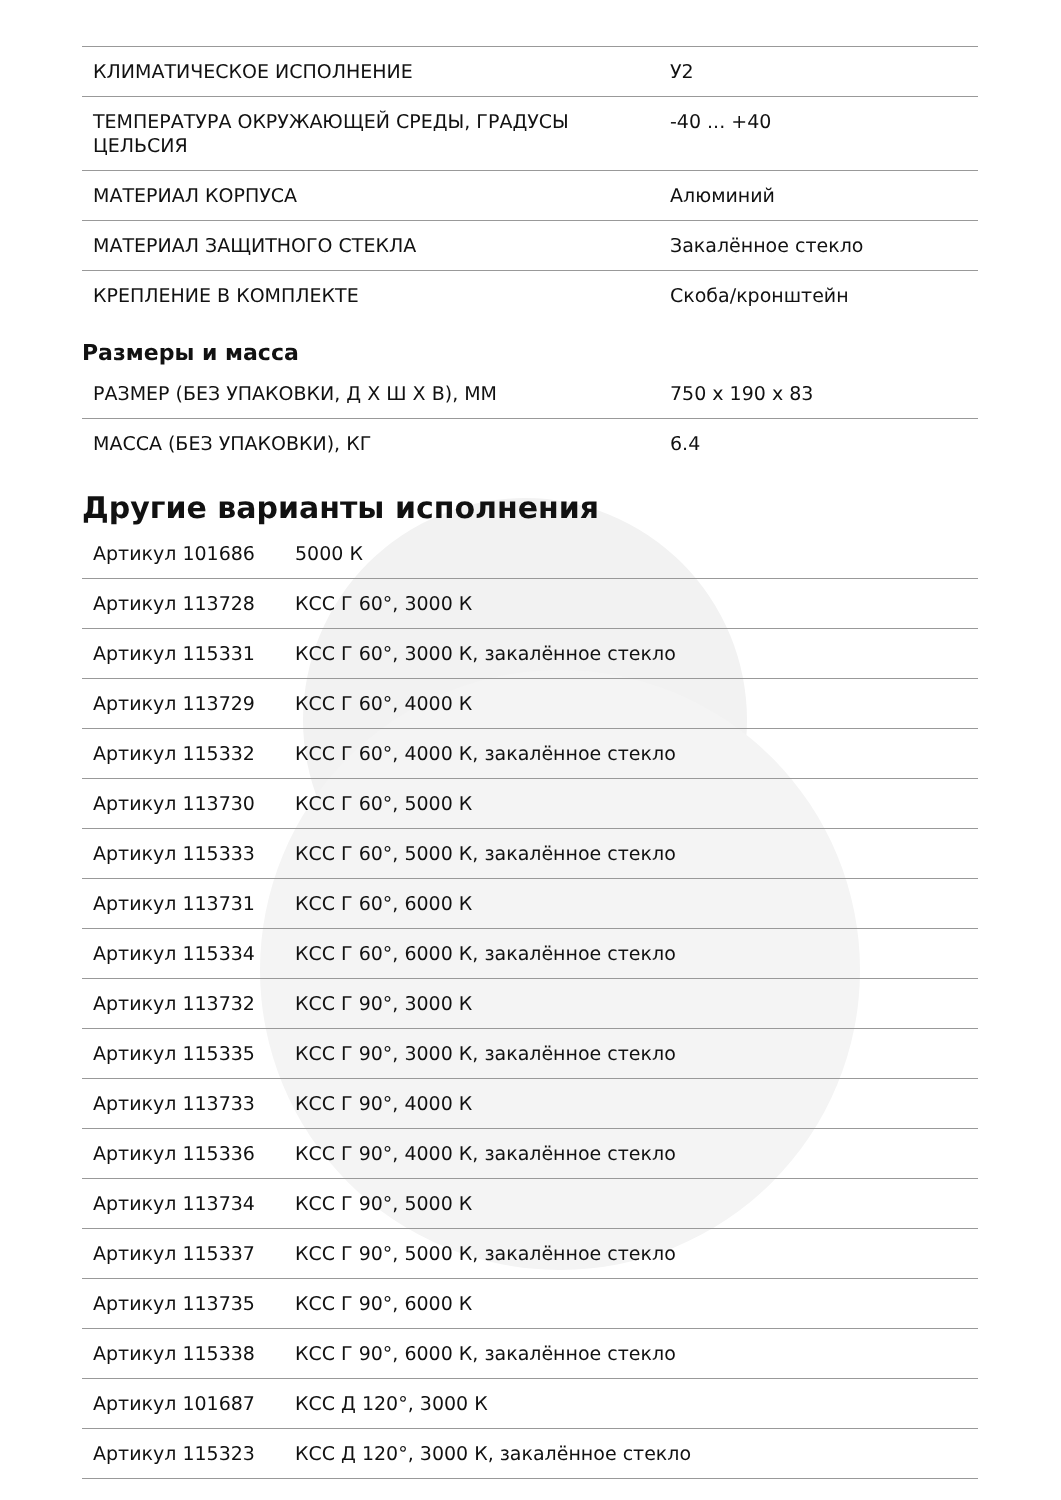| КЛИМАТИЧЕСКОЕ ИСПОЛНЕНИЕ | У2 |
| ТЕМПЕРАТУРА ОКРУЖАЮЩЕЙ СРЕДЫ, ГРАДУСЫ ЦЕЛЬСИЯ | -40 ... +40 |
| МАТЕРИАЛ КОРПУСА | Алюминий |
| МАТЕРИАЛ ЗАЩИТНОГО СТЕКЛА | Закалённое стекло |
| КРЕПЛЕНИЕ В КОМПЛЕКТЕ | Скоба/кронштейн |
Размеры и масса
| РАЗМЕР (БЕЗ УПАКОВКИ, Д Х Ш Х В), ММ | 750 x 190 x 83 |
| МАССА (БЕЗ УПАКОВКИ), КГ | 6.4 |
Другие варианты исполнения
| Артикул 101686 | 5000 К |
| Артикул 113728 | КСС Г 60°, 3000 К |
| Артикул 115331 | КСС Г 60°, 3000 К, закалённое стекло |
| Артикул 113729 | КСС Г 60°, 4000 К |
| Артикул 115332 | КСС Г 60°, 4000 К, закалённое стекло |
| Артикул 113730 | КСС Г 60°, 5000 К |
| Артикул 115333 | КСС Г 60°, 5000 К, закалённое стекло |
| Артикул 113731 | КСС Г 60°, 6000 К |
| Артикул 115334 | КСС Г 60°, 6000 К, закалённое стекло |
| Артикул 113732 | КСС Г 90°, 3000 К |
| Артикул 115335 | КСС Г 90°, 3000 К, закалённое стекло |
| Артикул 113733 | КСС Г 90°, 4000 К |
| Артикул 115336 | КСС Г 90°, 4000 К, закалённое стекло |
| Артикул 113734 | КСС Г 90°, 5000 К |
| Артикул 115337 | КСС Г 90°, 5000 К, закалённое стекло |
| Артикул 113735 | КСС Г 90°, 6000 К |
| Артикул 115338 | КСС Г 90°, 6000 К, закалённое стекло |
| Артикул 101687 | КСС Д 120°, 3000 К |
| Артикул 115323 | КСС Д 120°, 3000 К, закалённое стекло |